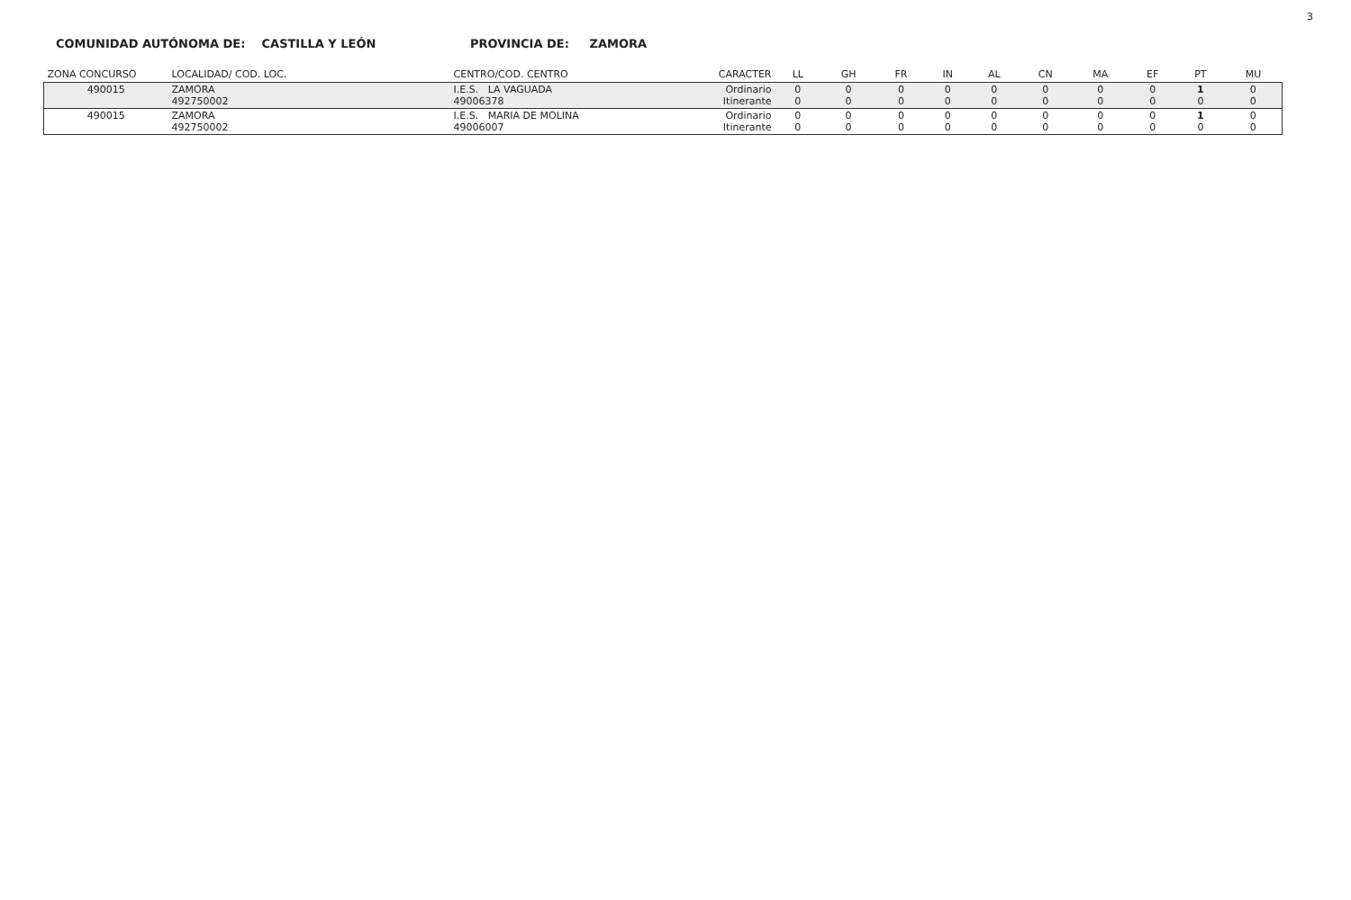3
COMUNIDAD AUTÓNOMA DE: CASTILLA Y LEÓN PROVINCIA DE: ZAMORA
| ZONA CONCURSO | LOCALIDAD/ COD. LOC. | CENTRO/COD. CENTRO | CARACTER | LL | GH | FR | IN | AL | CN | MA | EF | PT | MU |
| --- | --- | --- | --- | --- | --- | --- | --- | --- | --- | --- | --- | --- | --- |
| 490015 | ZAMORA 492750002 | I.E.S. LA VAGUADA 49006378 | Ordinario Itinerante | 0 0 | 0 0 | 0 0 | 0 0 | 0 0 | 0 0 | 0 0 | 0 0 | 1 0 | 0 0 |
| 490015 | ZAMORA 492750002 | I.E.S. MARIA DE MOLINA 49006007 | Ordinario Itinerante | 0 0 | 0 0 | 0 0 | 0 0 | 0 0 | 0 0 | 0 0 | 0 0 | 1 0 | 0 0 |